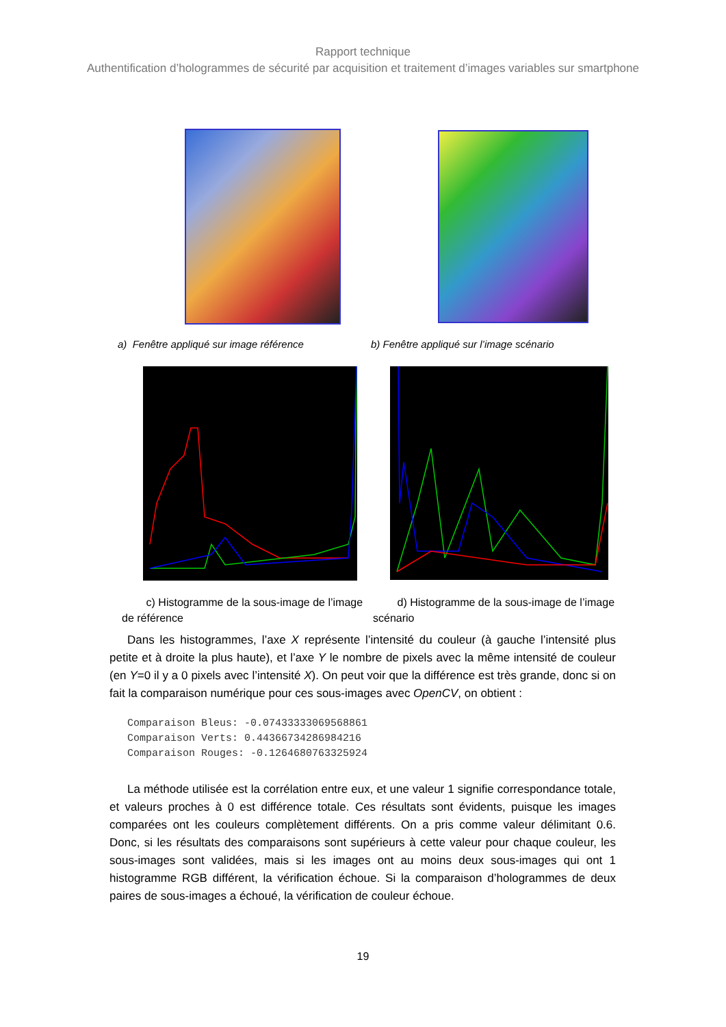Rapport technique
Authentification d’hologrammes de sécurité par acquisition et traitement d’images variables sur smartphone
a) Fenêtre appliqué sur image référence
b) Fenêtre appliqué sur l’image scénario
c) Histogramme de la sous-image de l’image de référence
d) Histogramme de la sous-image de l’image scénario
Dans les histogrammes, l’axe X représente l’intensité du couleur (à gauche l’intensité plus petite et à droite la plus haute), et l’axe Y le nombre de pixels avec la même intensité de couleur (en Y=0 il y a 0 pixels avec l’intensité X). On peut voir que la différence est très grande, donc si on fait la comparaison numérique pour ces sous-images avec OpenCV, on obtient :
Comparaison Bleus: -0.07433333069568861
Comparaison Verts: 0.44366734286984216
Comparaison Rouges: -0.1264680763325924
La méthode utilisée est la corrélation entre eux, et une valeur 1 signifie correspondance totale, et valeurs proches à 0 est différence totale. Ces résultats sont évidents, puisque les images comparées ont les couleurs complètement différents. On a pris comme valeur délimitant 0.6. Donc, si les résultats des comparaisons sont supérieurs à cette valeur pour chaque couleur, les sous-images sont validées, mais si les images ont au moins deux sous-images qui ont 1 histogramme RGB différent, la vérification échoue. Si la comparaison d’hologrammes de deux paires de sous-images a échoué, la vérification de couleur échoue.
19